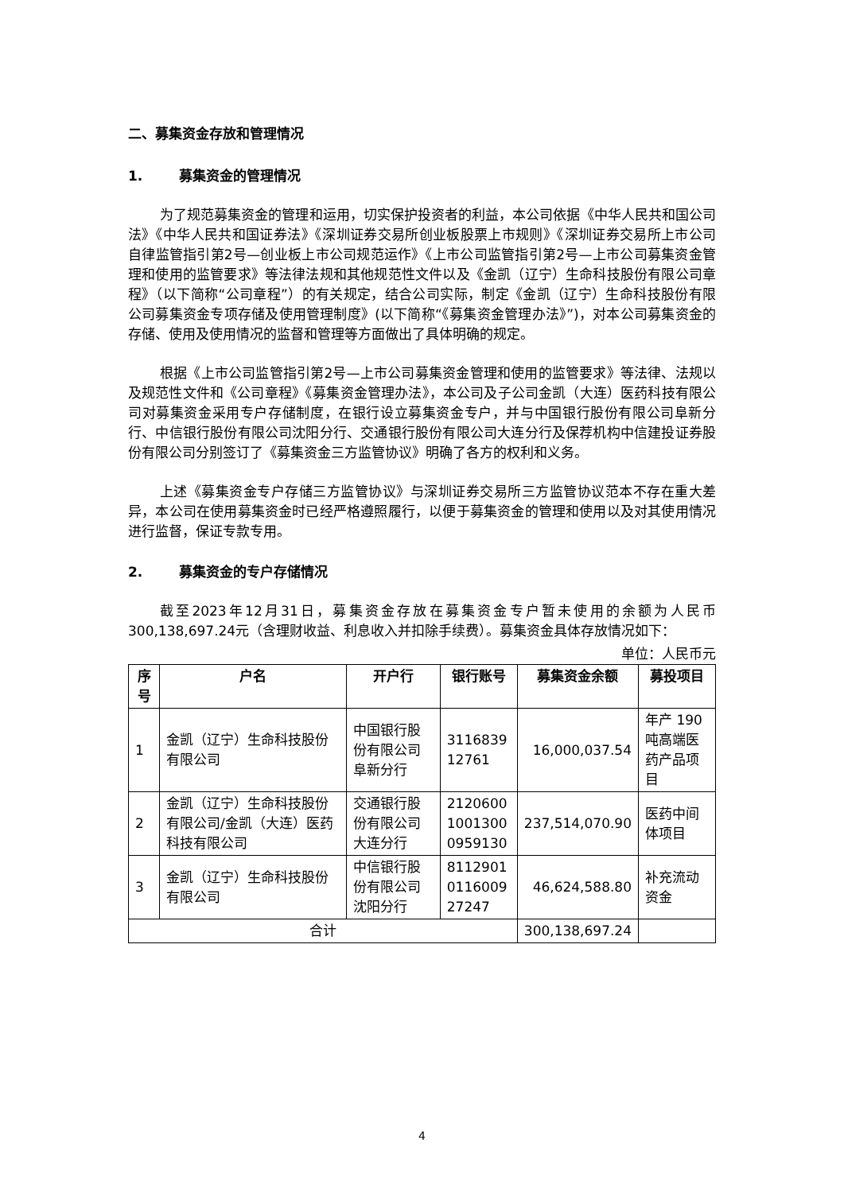二、募集资金存放和管理情况
1. 募集资金的管理情况
为了规范募集资金的管理和运用，切实保护投资者的利益，本公司依据《中华人民共和国公司法》《中华人民共和国证券法》《深圳证券交易所创业板股票上市规则》《深圳证券交易所上市公司自律监管指引第2号—创业板上市公司规范运作》《上市公司监管指引第2号—上市公司募集资金管理和使用的监管要求》等法律法规和其他规范性文件以及《金凯（辽宁）生命科技股份有限公司章程》（以下简称“公司章程”）的有关规定，结合公司实际，制定《金凯（辽宁）生命科技股份有限公司募集资金专项存储及使用管理制度》(以下简称“《募集资金管理办法》”)，对本公司募集资金的存储、使用及使用情况的监督和管理等方面做出了具体明确的规定。
根据《上市公司监管指引第2号—上市公司募集资金管理和使用的监管要求》等法律、法规以及规范性文件和《公司章程》《募集资金管理办法》，本公司及子公司金凯（大连）医药科技有限公司对募集资金采用专户存储制度，在银行设立募集资金专户，并与中国银行股份有限公司阜新分行、中信银行股份有限公司沈阳分行、交通银行股份有限公司大连分行及保荐机构中信建投证券股份有限公司分别签订了《募集资金三方监管协议》明确了各方的权利和义务。
上述《募集资金专户存储三方监管协议》与深圳证券交易所三方监管协议范本不存在重大差异，本公司在使用募集资金时已经严格遵照履行，以便于募集资金的管理和使用以及对其使用情况进行监督，保证专款专用。
2. 募集资金的专户存储情况
截至2023年12月31日，募集资金存放在募集资金专户暂未使用的余额为人民币300,138,697.24元（含理财收益、利息收入并扣除手续费）。募集资金具体存放情况如下：
单位：人民币元
| 序号 | 户名 | 开户行 | 银行账号 | 募集资金余额 | 募投项目 |
| --- | --- | --- | --- | --- | --- |
| 1 | 金凯（辽宁）生命科技股份有限公司 | 中国银行股份有限公司阜新分行 | 3116839 12761 | 16,000,037.54 | 年产 190 吨高端医药产品项目 |
| 2 | 金凯（辽宁）生命科技股份有限公司/金凯（大连）医药科技有限公司 | 交通银行股份有限公司大连分行 | 2120600 1001300 0959130 | 237,514,070.90 | 医药中间体项目 |
| 3 | 金凯（辽宁）生命科技股份有限公司 | 中信银行股份有限公司沈阳分行 | 8112901 0116009 27247 | 46,624,588.80 | 补充流动资金 |
| 合计 | | | | 300,138,697.24 | |
4